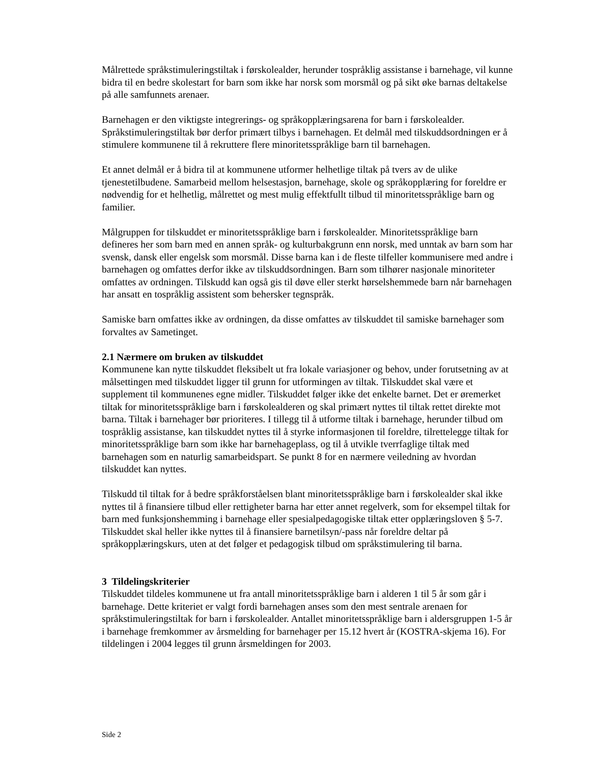Målrettede språkstimuleringstiltak i førskolealder, herunder tospråklig assistanse i barnehage, vil kunne bidra til en bedre skolestart for barn som ikke har norsk som morsmål og på sikt øke barnas deltakelse på alle samfunnets arenaer.
Barnehagen er den viktigste integrerings- og språkopplæringsarena for barn i førskolealder. Språkstimuleringstiltak bør derfor primært tilbys i barnehagen. Et delmål med tilskuddsordningen er å stimulere kommunene til å rekruttere flere minoritetsspråklige barn til barnehagen.
Et annet delmål er å bidra til at kommunene utformer helhetlige tiltak på tvers av de ulike tjenestetilbudene. Samarbeid mellom helsestasjon, barnehage, skole og språkopplæring for foreldre er nødvendig for et helhetlig, målrettet og mest mulig effektfullt tilbud til minoritetsspråklige barn og familier.
Målgruppen for tilskuddet er minoritetsspråklige barn i førskolealder. Minoritetsspråklige barn defineres her som barn med en annen språk- og kulturbakgrunn enn norsk, med unntak av barn som har svensk, dansk eller engelsk som morsmål. Disse barna kan i de fleste tilfeller kommunisere med andre i barnehagen og omfattes derfor ikke av tilskuddsordningen. Barn som tilhører nasjonale minoriteter omfattes av ordningen. Tilskudd kan også gis til døve eller sterkt hørselshemmede barn når barnehagen har ansatt en tospråklig assistent som behersker tegnspråk.
Samiske barn omfattes ikke av ordningen, da disse omfattes av tilskuddet til samiske barnehager som forvaltes av Sametinget.
2.1 Nærmere om bruken av tilskuddet
Kommunene kan nytte tilskuddet fleksibelt ut fra lokale variasjoner og behov, under forutsetning av at målsettingen med tilskuddet ligger til grunn for utformingen av tiltak. Tilskuddet skal være et supplement til kommunenes egne midler. Tilskuddet følger ikke det enkelte barnet. Det er øremerket tiltak for minoritetsspråklige barn i førskolealderen og skal primært nyttes til tiltak rettet direkte mot barna. Tiltak i barnehager bør prioriteres. I tillegg til å utforme tiltak i barnehage, herunder tilbud om tospråklig assistanse, kan tilskuddet nyttes til å styrke informasjonen til foreldre, tilrettelegge tiltak for minoritetsspråklige barn som ikke har barnehageplass, og til å utvikle tverrfaglige tiltak med barnehagen som en naturlig samarbeidspart. Se punkt 8 for en nærmere veiledning av hvordan tilskuddet kan nyttes.
Tilskudd til tiltak for å bedre språkforståelsen blant minoritetsspråklige barn i førskolealder skal ikke nyttes til å finansiere tilbud eller rettigheter barna har etter annet regelverk, som for eksempel tiltak for barn med funksjonshemming i barnehage eller spesialpedagogiske tiltak etter opplæringsloven § 5-7. Tilskuddet skal heller ikke nyttes til å finansiere barnetilsyn/-pass når foreldre deltar på språkopplæringskurs, uten at det følger et pedagogisk tilbud om språkstimulering til barna.
3 Tildelingskriterier
Tilskuddet tildeles kommunene ut fra antall minoritetsspråklige barn i alderen 1 til 5 år som går i barnehage. Dette kriteriet er valgt fordi barnehagen anses som den mest sentrale arenaen for språkstimuleringstiltak for barn i førskolealder. Antallet minoritetsspråklige barn i aldersgruppen 1-5 år i barnehage fremkommer av årsmelding for barnehager per 15.12 hvert år (KOSTRA-skjema 16). For tildelingen i 2004 legges til grunn årsmeldingen for 2003.
Side 2